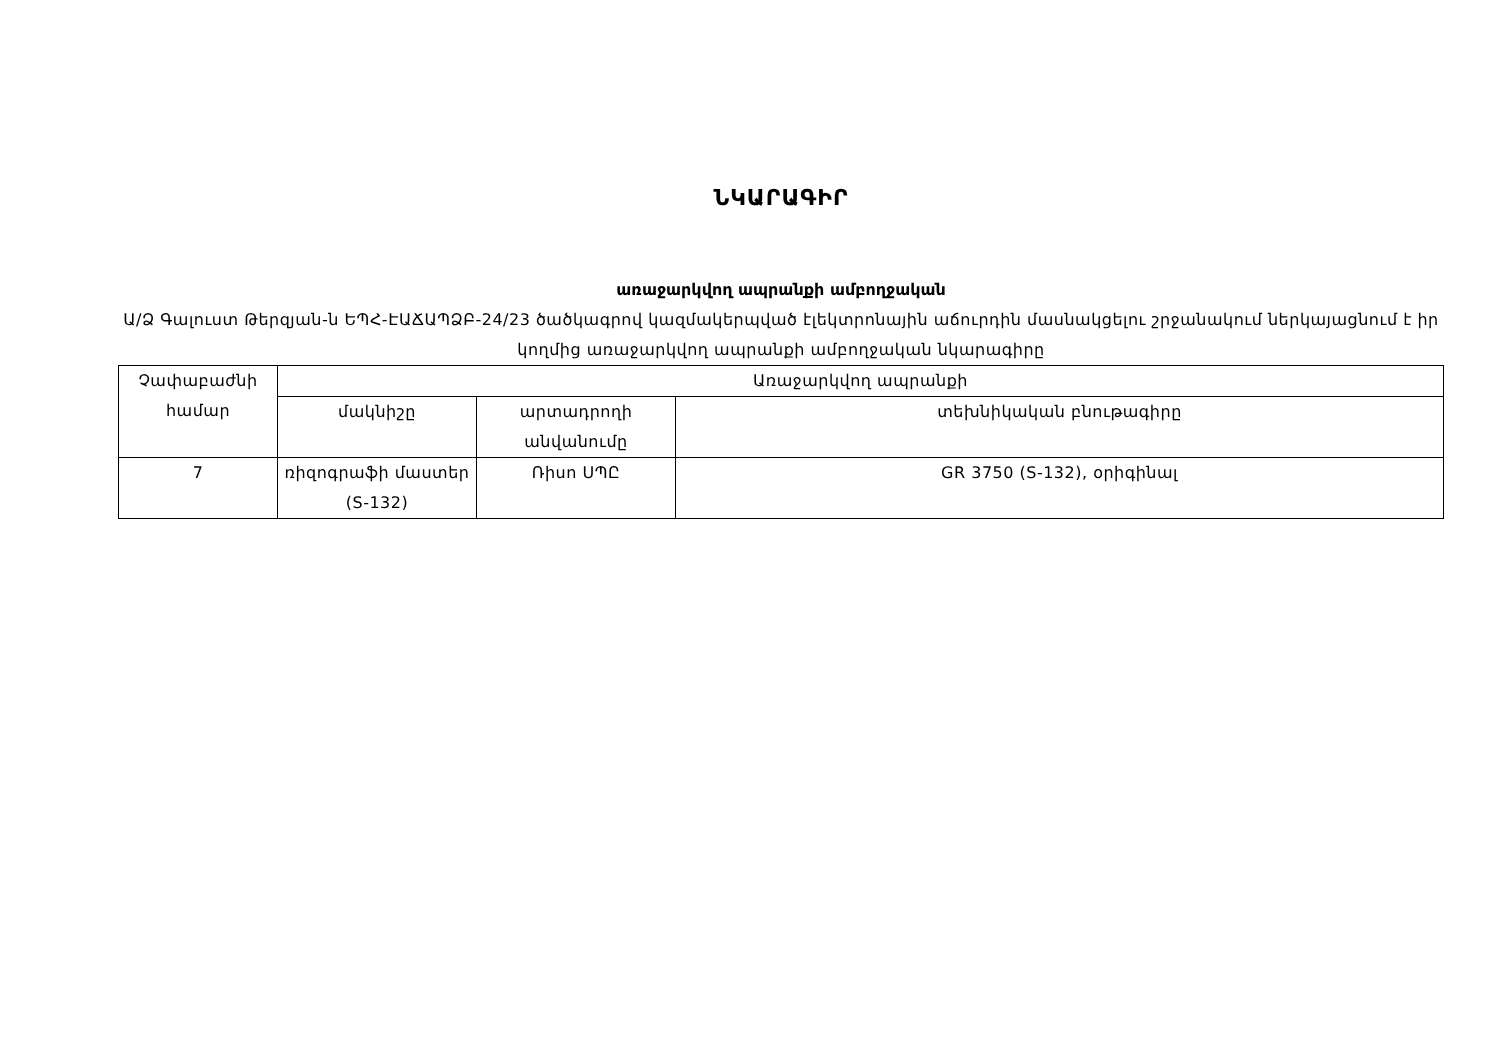ՆԿԱՐԱԳԻՐ
առաջարկվող ապրանքի ամբողջական
Ա/Ձ Գալուստ Թերզյան-ն ԵՊՀ-ԷԱՃԱՊՁԲ-24/23 ծածկագրով կազմակերպված էլեկտրոնային աճուրդին մասնակցելու շրջանակում ներկայացնում է իր կողմից առաջարկվող ապրանքի ամբողջական նկարագիրը
| Չափաբաժնի համար | Առաջարկվող ապրանքի | | |
| --- | --- | --- | --- |
| | մակնիշը | արտադրողի անվանումը | տեխնիկական բնութագիրը |
| 7 | ռիզոգրաֆի մաստեր (S-132) | Ռիսո ՍՊԸ | GR 3750 (S-132), օրիգինալ |